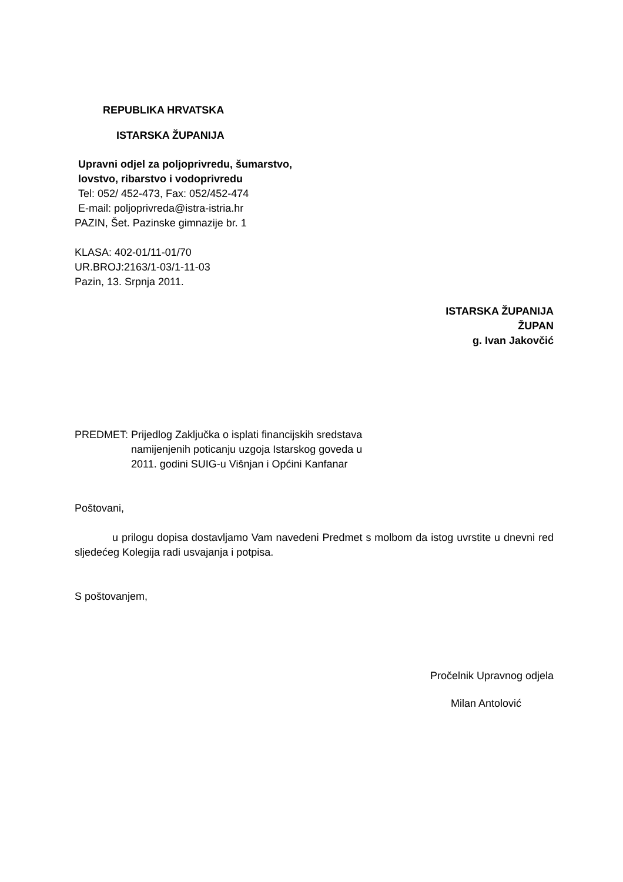REPUBLIKA HRVATSKA
ISTARSKA ŽUPANIJA
Upravni odjel za poljoprivredu, šumarstvo,
lovstvo, ribarstvo i vodoprivredu
Tel: 052/ 452-473, Fax: 052/452-474
E-mail: poljoprivreda@istra-istria.hr
PAZIN, Šet. Pazinske gimnazije br. 1
KLASA: 402-01/11-01/70
UR.BROJ:2163/1-03/1-11-03
Pazin, 13. Srpnja 2011.
ISTARSKA ŽUPANIJA
ŽUPAN
g. Ivan Jakovčić
PREDMET: Prijedlog Zaključka o isplati financijskih sredstava
namijenjenih poticanju uzgoja Istarskog goveda u
2011. godini SUIG-u Višnjan i Općini Kanfanar
Poštovani,
u prilogu dopisa dostavljamo Vam navedeni Predmet s molbom da istog uvrstite u dnevni red sljedećeg Kolegija radi usvajanja i potpisa.
S poštovanjem,
Pročelnik Upravnog odjela
Milan Antolović